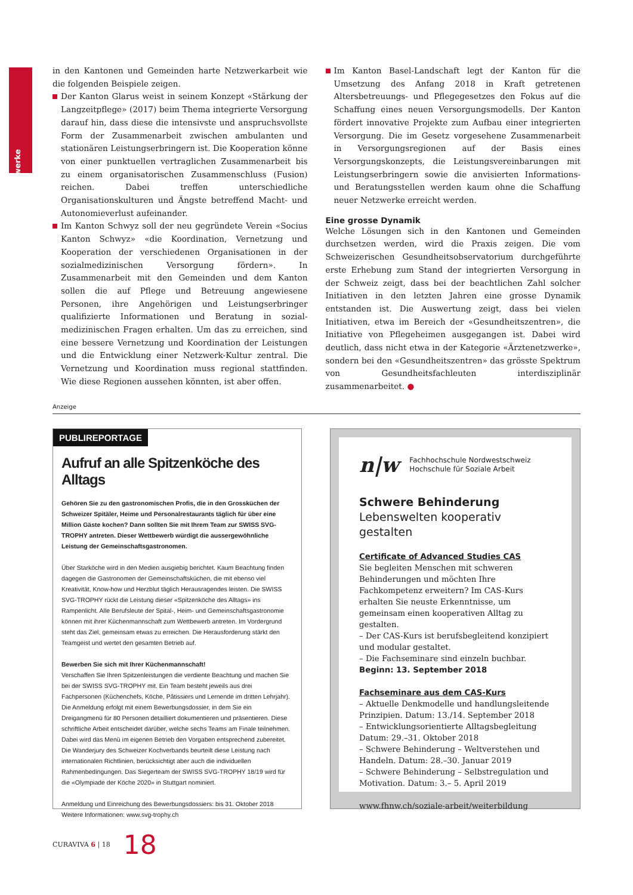Netzwerke
in den Kantonen und Gemeinden harte Netzwerkarbeit wie die folgenden Beispiele zeigen.
Der Kanton Glarus weist in seinem Konzept «Stärkung der Langzeitpflege» (2017) beim Thema integrierte Versorgung darauf hin, dass diese die intensivste und anspruchsvollste Form der Zusammenarbeit zwischen ambulanten und stationären Leistungserbringern ist. Die Kooperation könne von einer punktuellen vertraglichen Zusammenarbeit bis zu einem organisatorischen Zusammenschluss (Fusion) reichen. Dabei treffen unterschiedliche Organisationskulturen und Ängste betreffend Macht- und Autonomieverlust aufeinander.
Im Kanton Schwyz soll der neu gegründete Verein «Socius Kanton Schwyz» «die Koordination, Vernetzung und Kooperation der verschiedenen Organisationen in der sozialmedizinischen Versorgung fördern». In Zusammenarbeit mit den Gemeinden und dem Kanton sollen die auf Pflege und Betreuung angewiesene Personen, ihre Angehörigen und Leistungserbringer qualifizierte Informationen und Beratung in sozial-medizinischen Fragen erhalten. Um das zu erreichen, sind eine bessere Vernetzung und Koordination der Leistungen und die Entwicklung einer Netzwerk-Kultur zentral. Die Vernetzung und Koordination muss regional stattfinden. Wie diese Regionen aussehen könnten, ist aber offen.
Im Kanton Basel-Landschaft legt der Kanton für die Umsetzung des Anfang 2018 in Kraft getretenen Altersbetreuungs- und Pflegegesetzes den Fokus auf die Schaffung eines neuen Versorgungsmodells. Der Kanton fördert innovative Projekte zum Aufbau einer integrierten Versorgung. Die im Gesetz vorgesehene Zusammenarbeit in Versorgungsregionen auf der Basis eines Versorgungskonzepts, die Leistungsvereinbarungen mit Leistungserbringern sowie die anvisierten Informations- und Beratungsstellen werden kaum ohne die Schaffung neuer Netzwerke erreicht werden.
Eine grosse Dynamik
Welche Lösungen sich in den Kantonen und Gemeinden durchsetzen werden, wird die Praxis zeigen. Die vom Schweizerischen Gesundheitsobservatorium durchgeführte erste Erhebung zum Stand der integrierten Versorgung in der Schweiz zeigt, dass bei der beachtlichen Zahl solcher Initiativen in den letzten Jahren eine grosse Dynamik entstanden ist. Die Auswertung zeigt, dass bei vielen Initiativen, etwa im Bereich der «Gesundheitszentren», die Initiative von Pflegeheimen ausgegangen ist. Dabei wird deutlich, dass nicht etwa in der Kategorie «Ärztenetzwerke», sondern bei den «Gesundheitszentren» das grösste Spektrum von Gesundheitsfachleuten interdisziplinär zusammenarbeitet. ●
Anzeige
PUBLIREPORTAGE
Aufruf an alle Spitzenköche des Alltags
Gehören Sie zu den gastronomischen Profis, die in den Grossküchen der Schweizer Spitäler, Heime und Personalrestaurants täglich für über eine Million Gäste kochen? Dann sollten Sie mit Ihrem Team zur SWISS SVG-TROPHY antreten. Dieser Wettbewerb würdigt die aussergewöhnliche Leistung der Gemeinschaftsgastronomen.
Über Starköche wird in den Medien ausgiebig berichtet. Kaum Beachtung finden dagegen die Gastronomen der Gemeinschaftsküchen, die mit ebenso viel Kreativität, Know-how und Herzblut täglich Herausragendes leisten. Die SWISS SVG-TROPHY rückt die Leistung dieser «Spitzenköche des Alltags» ins Rampenlicht. Alle Berufsleute der Spital-, Heim- und Gemeinschaftsgastronomie können mit ihrer Küchenmannschaft zum Wettbewerb antreten. Im Vordergrund steht das Ziel, gemeinsam etwas zu erreichen. Die Herausforderung stärkt den Teamgeist und wertet den gesamten Betrieb auf.
Bewerben Sie sich mit Ihrer Küchenmannschaft!
Verschaffen Sie Ihren Spitzenleistungen die verdiente Beachtung und machen Sie bei der SWISS SVG-TROPHY mit. Ein Team besteht jeweils aus drei Fachpersonen (Küchenchefs, Köche, Pâtissiers und Lernende im dritten Lehrjahr). Die Anmeldung erfolgt mit einem Bewerbungsdossier, in dem Sie ein Dreigangmenü für 80 Personen detailliert dokumentieren und präsentieren. Diese schriftliche Arbeit entscheidet darüber, welche sechs Teams am Finale teilnehmen. Dabei wird das Menü im eigenen Betrieb den Vorgaben entsprechend zubereitet. Die Wanderjury des Schweizer Kochverbands beurteilt diese Leistung nach internationalen Richtlinien, berücksichtigt aber auch die individuellen Rahmenbedingungen. Das Siegerteam der SWISS SVG-TROPHY 18/19 wird für die «Olympiade der Köche 2020» in Stuttgart nominiert.
Anmeldung und Einreichung des Bewerbungsdossiers: bis 31. Oktober 2018
Weitere Informationen: www.svg-trophy.ch
n|w Fachhochschule Nordwestschweiz
Hochschule für Soziale Arbeit
Schwere Behinderung
Lebenswelten kooperativ gestalten
Certificate of Advanced Studies CAS
Sie begleiten Menschen mit schweren Behinderungen und möchten Ihre Fachkompetenz erweitern? Im CAS-Kurs erhalten Sie neuste Erkenntnisse, um gemeinsam einen kooperativen Alltag zu gestalten.
– Der CAS-Kurs ist berufsbegleitend konzipiert und modular gestaltet.
– Die Fachseminare sind einzeln buchbar.
Beginn: 13. September 2018
Fachseminare aus dem CAS-Kurs
– Aktuelle Denkmodelle und handlungsleitende Prinzipien. Datum: 13./14. September 2018
– Entwicklungsorientierte Alltagsbegleitung Datum: 29.–31. Oktober 2018
– Schwere Behinderung – Weltverstehen und Handeln. Datum: 28.–30. Januar 2019
– Schwere Behinderung – Selbstregulation und Motivation. Datum: 3.– 5. April 2019
www.fhnw.ch/soziale-arbeit/weiterbildung
CURAVIVA 6 | 18 18